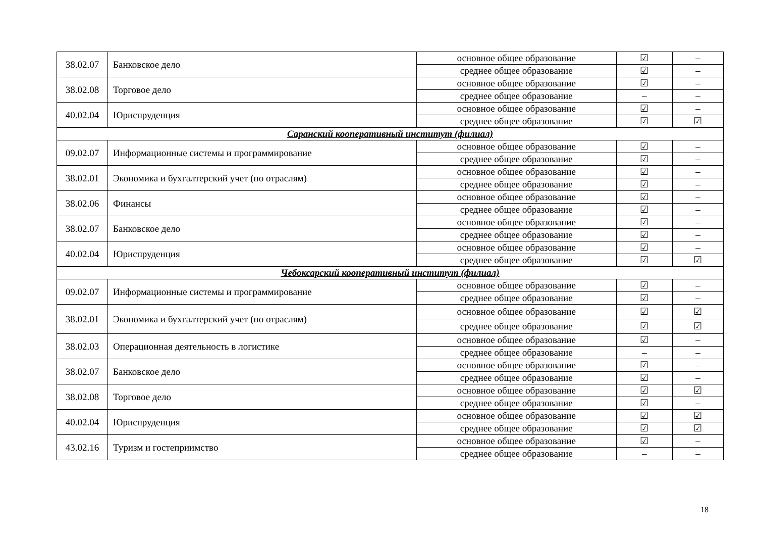| 38.02.07 | Банковское дело | основное общее образование | ☑ | – |
| | | среднее общее образование | ☑ | – |
| 38.02.08 | Торговое дело | основное общее образование | ☑ | – |
| | | среднее общее образование | – | – |
| 40.02.04 | Юриспруденция | основное общее образование | ☑ | – |
| | | среднее общее образование | ☑ | ☑ |
| Саранский кооперативный институт (филиал) | | | | |
| 09.02.07 | Информационные системы и программирование | основное общее образование | ☑ | – |
| | | среднее общее образование | ☑ | – |
| 38.02.01 | Экономика и бухгалтерский учет (по отраслям) | основное общее образование | ☑ | – |
| | | среднее общее образование | ☑ | – |
| 38.02.06 | Финансы | основное общее образование | ☑ | – |
| | | среднее общее образование | ☑ | – |
| 38.02.07 | Банковское дело | основное общее образование | ☑ | – |
| | | среднее общее образование | ☑ | – |
| 40.02.04 | Юриспруденция | основное общее образование | ☑ | – |
| | | среднее общее образование | ☑ | ☑ |
| Чебоксарский кооперативный институт (филиал) | | | | |
| 09.02.07 | Информационные системы и программирование | основное общее образование | ☑ | – |
| | | среднее общее образование | ☑ | – |
| 38.02.01 | Экономика и бухгалтерский учет (по отраслям) | основное общее образование | ☑ | ☑ |
| | | среднее общее образование | ☑ | ☑ |
| 38.02.03 | Операционная деятельность в логистике | основное общее образование | ☑ | – |
| | | среднее общее образование | – | – |
| 38.02.07 | Банковское дело | основное общее образование | ☑ | – |
| | | среднее общее образование | ☑ | – |
| 38.02.08 | Торговое дело | основное общее образование | ☑ | ☑ |
| | | среднее общее образование | ☑ | – |
| 40.02.04 | Юриспруденция | основное общее образование | ☑ | ☑ |
| | | среднее общее образование | ☑ | ☑ |
| 43.02.16 | Туризм и гостеприимство | основное общее образование | ☑ | – |
| | | среднее общее образование | – | – |
18